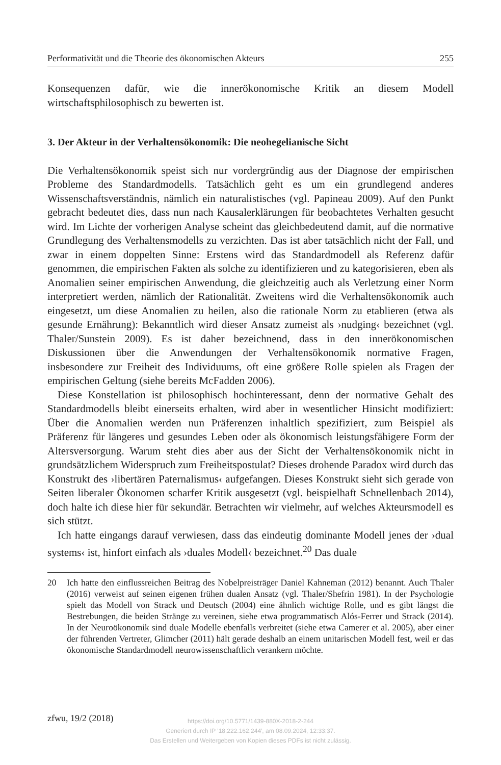Performativität und die Theorie des ökonomischen Akteurs 255
Konsequenzen dafür, wie die innerökonomische Kritik an diesem Modell wirtschaftsphilosophisch zu bewerten ist.
3. Der Akteur in der Verhaltensökonomik: Die neohegelianische Sicht
Die Verhaltensökonomik speist sich nur vordergründig aus der Diagnose der empirischen Probleme des Standardmodells. Tatsächlich geht es um ein grundlegend anderes Wissenschaftsverständnis, nämlich ein naturalistisches (vgl. Papineau 2009). Auf den Punkt gebracht bedeutet dies, dass nun nach Kausalerklärungen für beobachtetes Verhalten gesucht wird. Im Lichte der vorherigen Analyse scheint das gleichbedeutend damit, auf die normative Grundlegung des Verhaltensmodells zu verzichten. Das ist aber tatsächlich nicht der Fall, und zwar in einem doppelten Sinne: Erstens wird das Standardmodell als Referenz dafür genommen, die empirischen Fakten als solche zu identifizieren und zu kategorisieren, eben als Anomalien seiner empirischen Anwendung, die gleichzeitig auch als Verletzung einer Norm interpretiert werden, nämlich der Rationalität. Zweitens wird die Verhaltensökonomik auch eingesetzt, um diese Anomalien zu heilen, also die rationale Norm zu etablieren (etwa als gesunde Ernährung): Bekanntlich wird dieser Ansatz zumeist als ›nudging‹ bezeichnet (vgl. Thaler/Sunstein 2009). Es ist daher bezeichnend, dass in den innerökonomischen Diskussionen über die Anwendungen der Verhaltensökonomik normative Fragen, insbesondere zur Freiheit des Individuums, oft eine größere Rolle spielen als Fragen der empirischen Geltung (siehe bereits McFadden 2006).
Diese Konstellation ist philosophisch hochinteressant, denn der normative Gehalt des Standardmodells bleibt einerseits erhalten, wird aber in wesentlicher Hinsicht modifiziert: Über die Anomalien werden nun Präferenzen inhaltlich spezifiziert, zum Beispiel als Präferenz für längeres und gesundes Leben oder als ökonomisch leistungsfähigere Form der Altersversorgung. Warum steht dies aber aus der Sicht der Verhaltensökonomik nicht in grundsätzlichem Widerspruch zum Freiheitspostulat? Dieses drohende Paradox wird durch das Konstrukt des ›libertären Paternalismus‹ aufgefangen. Dieses Konstrukt sieht sich gerade von Seiten liberaler Ökonomen scharfer Kritik ausgesetzt (vgl. beispielhaft Schnellenbach 2014), doch halte ich diese hier für sekundär. Betrachten wir vielmehr, auf welches Akteursmodell es sich stützt.
Ich hatte eingangs darauf verwiesen, dass das eindeutig dominante Modell jenes der ›dual systems‹ ist, hinfort einfach als ›duales Modell‹ bezeichnet.<sup>20</sup> Das duale
20 Ich hatte den einflussreichen Beitrag des Nobelpreisträger Daniel Kahneman (2012) benannt. Auch Thaler (2016) verweist auf seinen eigenen frühen dualen Ansatz (vgl. Thaler/Shefrin 1981). In der Psychologie spielt das Modell von Strack und Deutsch (2004) eine ähnlich wichtige Rolle, und es gibt längst die Bestrebungen, die beiden Stränge zu vereinen, siehe etwa programmatisch Alós-Ferrer und Strack (2014). In der Neuroökonomik sind duale Modelle ebenfalls verbreitet (siehe etwa Camerer et al. 2005), aber einer der führenden Vertreter, Glimcher (2011) hält gerade deshalb an einem unitarischen Modell fest, weil er das ökonomische Standardmodell neurowissenschaftlich verankern möchte.
zfwu, 19/2 (2018)
https://doi.org/10.5771/1439-880X-2018-2-244
Generiert durch IP '18.222.162.244', am 08.09.2024, 12:33:37.
Das Erstellen und Weitergeben von Kopien dieses PDFs ist nicht zulässig.